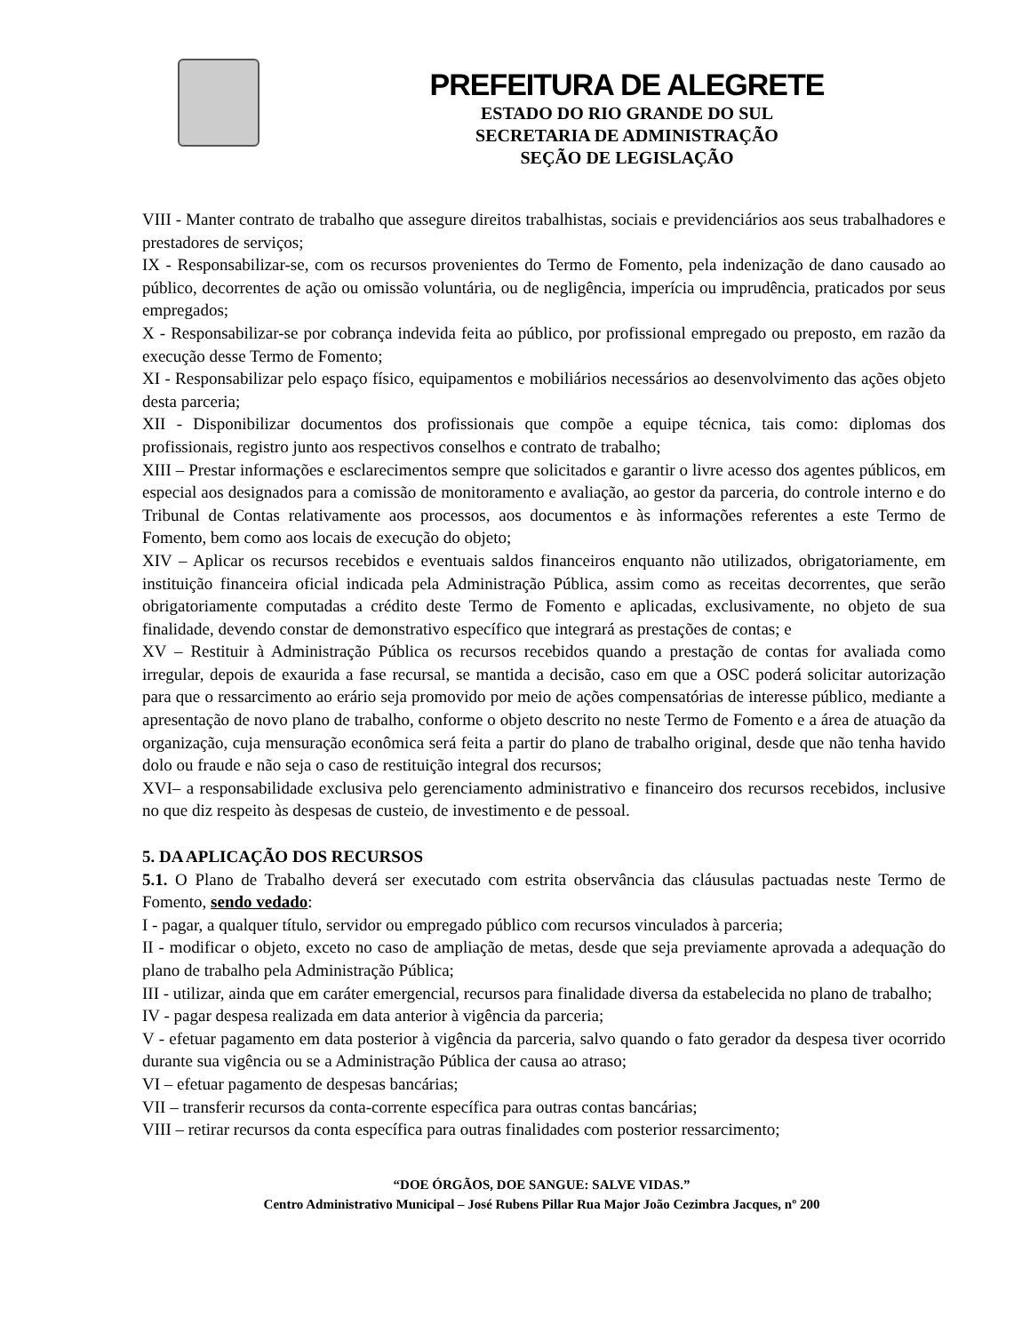PREFEITURA DE ALEGRETE
ESTADO DO RIO GRANDE DO SUL
SECRETARIA DE ADMINISTRAÇÃO
SEÇÃO DE LEGISLAÇÃO
VIII - Manter contrato de trabalho que assegure direitos trabalhistas, sociais e previdenciários aos seus trabalhadores e prestadores de serviços;
IX - Responsabilizar-se, com os recursos provenientes do Termo de Fomento, pela indenização de dano causado ao público, decorrentes de ação ou omissão voluntária, ou de negligência, imperícia ou imprudência, praticados por seus empregados;
X - Responsabilizar-se por cobrança indevida feita ao público, por profissional empregado ou preposto, em razão da execução desse Termo de Fomento;
XI - Responsabilizar pelo espaço físico, equipamentos e mobiliários necessários ao desenvolvimento das ações objeto desta parceria;
XII - Disponibilizar documentos dos profissionais que compõe a equipe técnica, tais como: diplomas dos profissionais, registro junto aos respectivos conselhos e contrato de trabalho;
XIII – Prestar informações e esclarecimentos sempre que solicitados e garantir o livre acesso dos agentes públicos, em especial aos designados para a comissão de monitoramento e avaliação, ao gestor da parceria, do controle interno e do Tribunal de Contas relativamente aos processos, aos documentos e às informações referentes a este Termo de Fomento, bem como aos locais de execução do objeto;
XIV – Aplicar os recursos recebidos e eventuais saldos financeiros enquanto não utilizados, obrigatoriamente, em instituição financeira oficial indicada pela Administração Pública, assim como as receitas decorrentes, que serão obrigatoriamente computadas a crédito deste Termo de Fomento e aplicadas, exclusivamente, no objeto de sua finalidade, devendo constar de demonstrativo específico que integrará as prestações de contas; e
XV – Restituir à Administração Pública os recursos recebidos quando a prestação de contas for avaliada como irregular, depois de exaurida a fase recursal, se mantida a decisão, caso em que a OSC poderá solicitar autorização para que o ressarcimento ao erário seja promovido por meio de ações compensatórias de interesse público, mediante a apresentação de novo plano de trabalho, conforme o objeto descrito no neste Termo de Fomento e a área de atuação da organização, cuja mensuração econômica será feita a partir do plano de trabalho original, desde que não tenha havido dolo ou fraude e não seja o caso de restituição integral dos recursos;
XVI– a responsabilidade exclusiva pelo gerenciamento administrativo e financeiro dos recursos recebidos, inclusive no que diz respeito às despesas de custeio, de investimento e de pessoal.
5. DA APLICAÇÃO DOS RECURSOS
5.1. O Plano de Trabalho deverá ser executado com estrita observância das cláusulas pactuadas neste Termo de Fomento, sendo vedado:
I - pagar, a qualquer título, servidor ou empregado público com recursos vinculados à parceria;
II - modificar o objeto, exceto no caso de ampliação de metas, desde que seja previamente aprovada a adequação do plano de trabalho pela Administração Pública;
III - utilizar, ainda que em caráter emergencial, recursos para finalidade diversa da estabelecida no plano de trabalho;
IV - pagar despesa realizada em data anterior à vigência da parceria;
V - efetuar pagamento em data posterior à vigência da parceria, salvo quando o fato gerador da despesa tiver ocorrido durante sua vigência ou se a Administração Pública der causa ao atraso;
VI – efetuar pagamento de despesas bancárias;
VII – transferir recursos da conta-corrente específica para outras contas bancárias;
VIII – retirar recursos da conta específica para outras finalidades com posterior ressarcimento;
“DOE ÓRGÃOS, DOE SANGUE: SALVE VIDAS.”
Centro Administrativo Municipal – José Rubens Pillar Rua Major João Cezimbra Jacques, nº 200